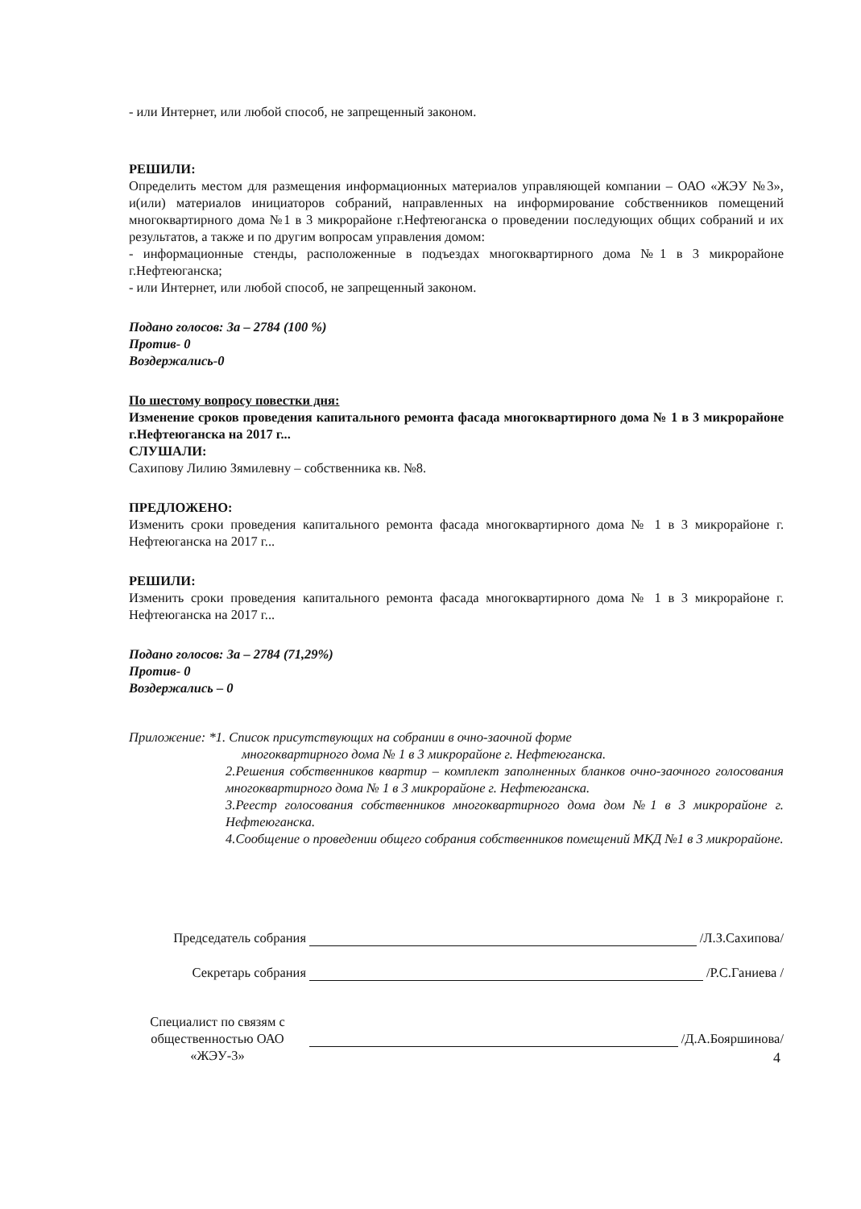- или Интернет, или любой способ, не запрещенный законом.
РЕШИЛИ:
Определить местом для размещения информационных материалов управляющей компании – ОАО «ЖЭУ №3», и(или) материалов инициаторов собраний, направленных на информирование собственников помещений многоквартирного дома №1 в 3 микрорайоне г.Нефтеюганска о проведении последующих общих собраний и их результатов, а также и по другим вопросам управления домом:
- информационные стенды, расположенные в подъездах многоквартирного дома №1 в 3 микрорайоне г.Нефтеюганска;
- или Интернет, или любой способ, не запрещенный законом.
Подано голосов: За – 2784 (100 %)
Против- 0
Воздержались-0
По шестому вопросу повестки дня:
Изменение сроков проведения капитального ремонта фасада многоквартирного дома № 1 в 3 микрорайоне г.Нефтеюганска на 2017 г...
СЛУШАЛИ:
Сахипову Лилию Зямилевну – собственника кв. №8.
ПРЕДЛОЖЕНО:
Изменить сроки проведения капитального ремонта фасада многоквартирного дома № 1 в 3 микрорайоне г. Нефтеюганска на 2017 г...
РЕШИЛИ:
Изменить сроки проведения капитального ремонта фасада многоквартирного дома № 1 в 3 микрорайоне г. Нефтеюганска на 2017 г...
Подано голосов: За – 2784 (71,29%)
Против- 0
Воздержались – 0
Приложение: *1. Список присутствующих на собрании в очно-заочной форме
многоквартирного дома № 1 в 3 микрорайоне г. Нефтеюганска.
2.Решения собственников квартир – комплект заполненных бланков очно-заочного голосования многоквартирного дома № 1 в 3 микрорайоне г. Нефтеюганска.
3.Реестр голосования собственников многоквартирного дома дом №1 в 3 микрорайоне г. Нефтеюганска.
4.Сообщение о проведении общего собрания собственников помещений МКД №1 в 3 микрорайоне.
Председатель собрания /Л.З.Сахипова/
Секретарь собрания /Р.С.Ганиева /
Специалист по связям с общественностью ОАО «ЖЭУ-3» /Д.А.Бояршинова/
4